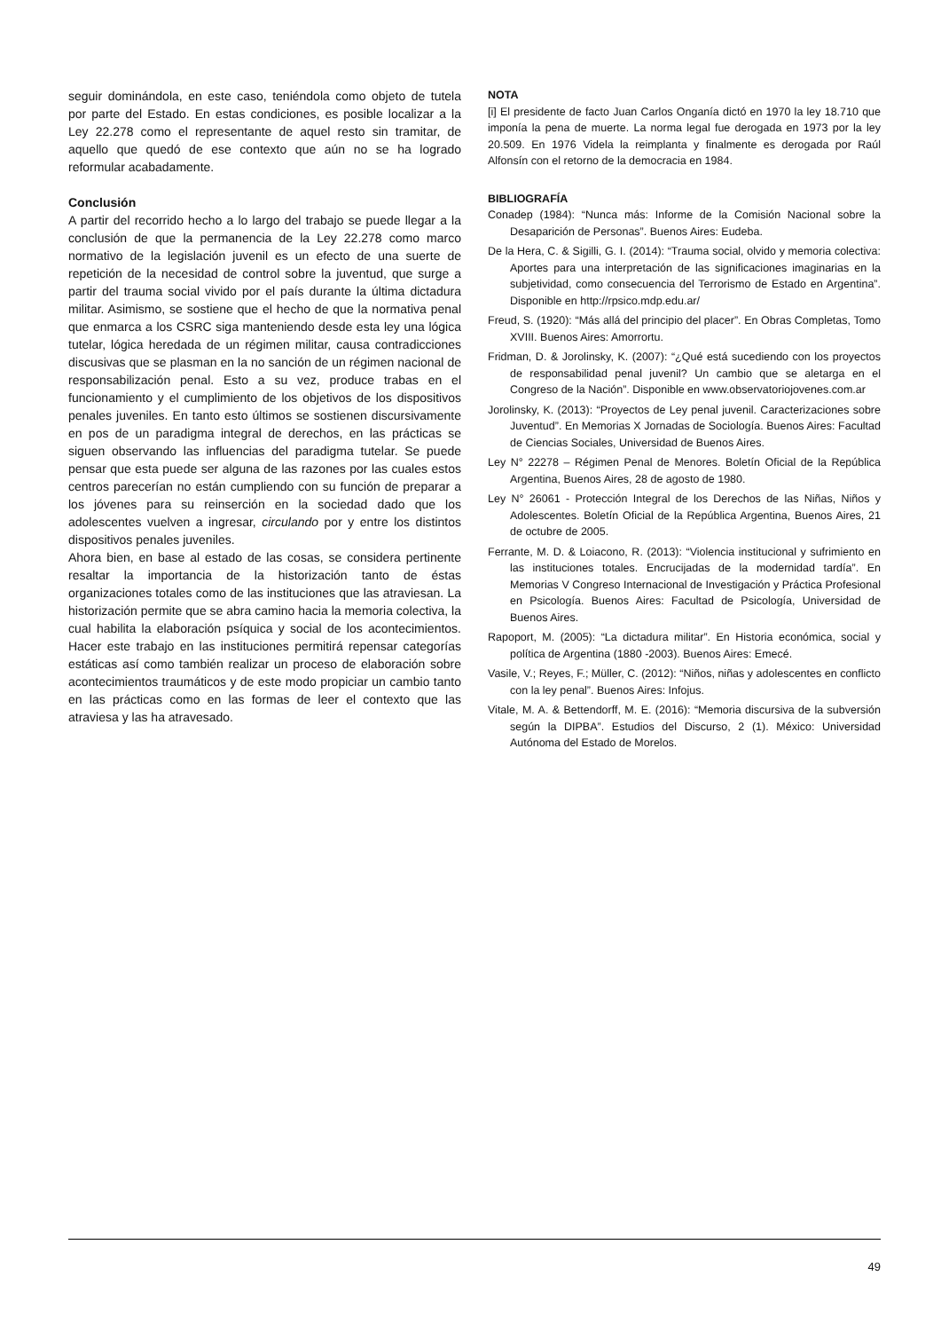seguir dominándola, en este caso, teniéndola como objeto de tutela por parte del Estado. En estas condiciones, es posible localizar a la Ley 22.278 como el representante de aquel resto sin tramitar, de aquello que quedó de ese contexto que aún no se ha logrado reformular acabadamente.
Conclusión
A partir del recorrido hecho a lo largo del trabajo se puede llegar a la conclusión de que la permanencia de la Ley 22.278 como marco normativo de la legislación juvenil es un efecto de una suerte de repetición de la necesidad de control sobre la juventud, que surge a partir del trauma social vivido por el país durante la última dictadura militar. Asimismo, se sostiene que el hecho de que la normativa penal que enmarca a los CSRC siga manteniendo desde esta ley una lógica tutelar, lógica heredada de un régimen militar, causa contradicciones discusivas que se plasman en la no sanción de un régimen nacional de responsabilización penal. Esto a su vez, produce trabas en el funcionamiento y el cumplimiento de los objetivos de los dispositivos penales juveniles. En tanto esto últimos se sostienen discursivamente en pos de un paradigma integral de derechos, en las prácticas se siguen observando las influencias del paradigma tutelar. Se puede pensar que esta puede ser alguna de las razones por las cuales estos centros parecerían no están cumpliendo con su función de preparar a los jóvenes para su reinserción en la sociedad dado que los adolescentes vuelven a ingresar, circulando por y entre los distintos dispositivos penales juveniles.
Ahora bien, en base al estado de las cosas, se considera pertinente resaltar la importancia de la historización tanto de éstas organizaciones totales como de las instituciones que las atraviesan. La historización permite que se abra camino hacia la memoria colectiva, la cual habilita la elaboración psíquica y social de los acontecimientos. Hacer este trabajo en las instituciones permitirá repensar categorías estáticas así como también realizar un proceso de elaboración sobre acontecimientos traumáticos y de este modo propiciar un cambio tanto en las prácticas como en las formas de leer el contexto que las atraviesa y las ha atravesado.
NOTA
[i] El presidente de facto Juan Carlos Onganía dictó en 1970 la ley 18.710 que imponía la pena de muerte. La norma legal fue derogada en 1973 por la ley 20.509. En 1976 Videla la reimplanta y finalmente es derogada por Raúl Alfonsín con el retorno de la democracia en 1984.
BIBLIOGRAFÍA
Conadep (1984): “Nunca más: Informe de la Comisión Nacional sobre la Desaparición de Personas”. Buenos Aires: Eudeba.
De la Hera, C. & Sigilli, G. I. (2014): “Trauma social, olvido y memoria colectiva: Aportes para una interpretación de las significaciones imaginarias en la subjetividad, como consecuencia del Terrorismo de Estado en Argentina”. Disponible en http://rpsico.mdp.edu.ar/
Freud, S. (1920): “Más allá del principio del placer”. En Obras Completas, Tomo XVIII. Buenos Aires: Amorrortu.
Fridman, D. & Jorolinsky, K. (2007): “¿Qué está sucediendo con los proyectos de responsabilidad penal juvenil? Un cambio que se aletarga en el Congreso de la Nación”. Disponible en www.observatoriojovenes.com.ar
Jorolinsky, K. (2013): “Proyectos de Ley penal juvenil. Caracterizaciones sobre Juventud”. En Memorias X Jornadas de Sociología. Buenos Aires: Facultad de Ciencias Sociales, Universidad de Buenos Aires.
Ley N° 22278 – Régimen Penal de Menores. Boletín Oficial de la República Argentina, Buenos Aires, 28 de agosto de 1980.
Ley N° 26061 - Protección Integral de los Derechos de las Niñas, Niños y Adolescentes. Boletín Oficial de la República Argentina, Buenos Aires, 21 de octubre de 2005.
Ferrante, M. D. & Loiacono, R. (2013): “Violencia institucional y sufrimiento en las instituciones totales. Encrucijadas de la modernidad tardía”. En Memorias V Congreso Internacional de Investigación y Práctica Profesional en Psicología. Buenos Aires: Facultad de Psicología, Universidad de Buenos Aires.
Rapoport, M. (2005): “La dictadura militar”. En Historia económica, social y política de Argentina (1880 -2003). Buenos Aires: Emecé.
Vasile, V.; Reyes, F.; Müller, C. (2012): “Niños, niñas y adolescentes en conflicto con la ley penal”. Buenos Aires: Infojus.
Vitale, M. A. & Bettendorff, M. E. (2016): “Memoria discursiva de la subversión según la DIPBA”. Estudios del Discurso, 2 (1). México: Universidad Autónoma del Estado de Morelos.
49